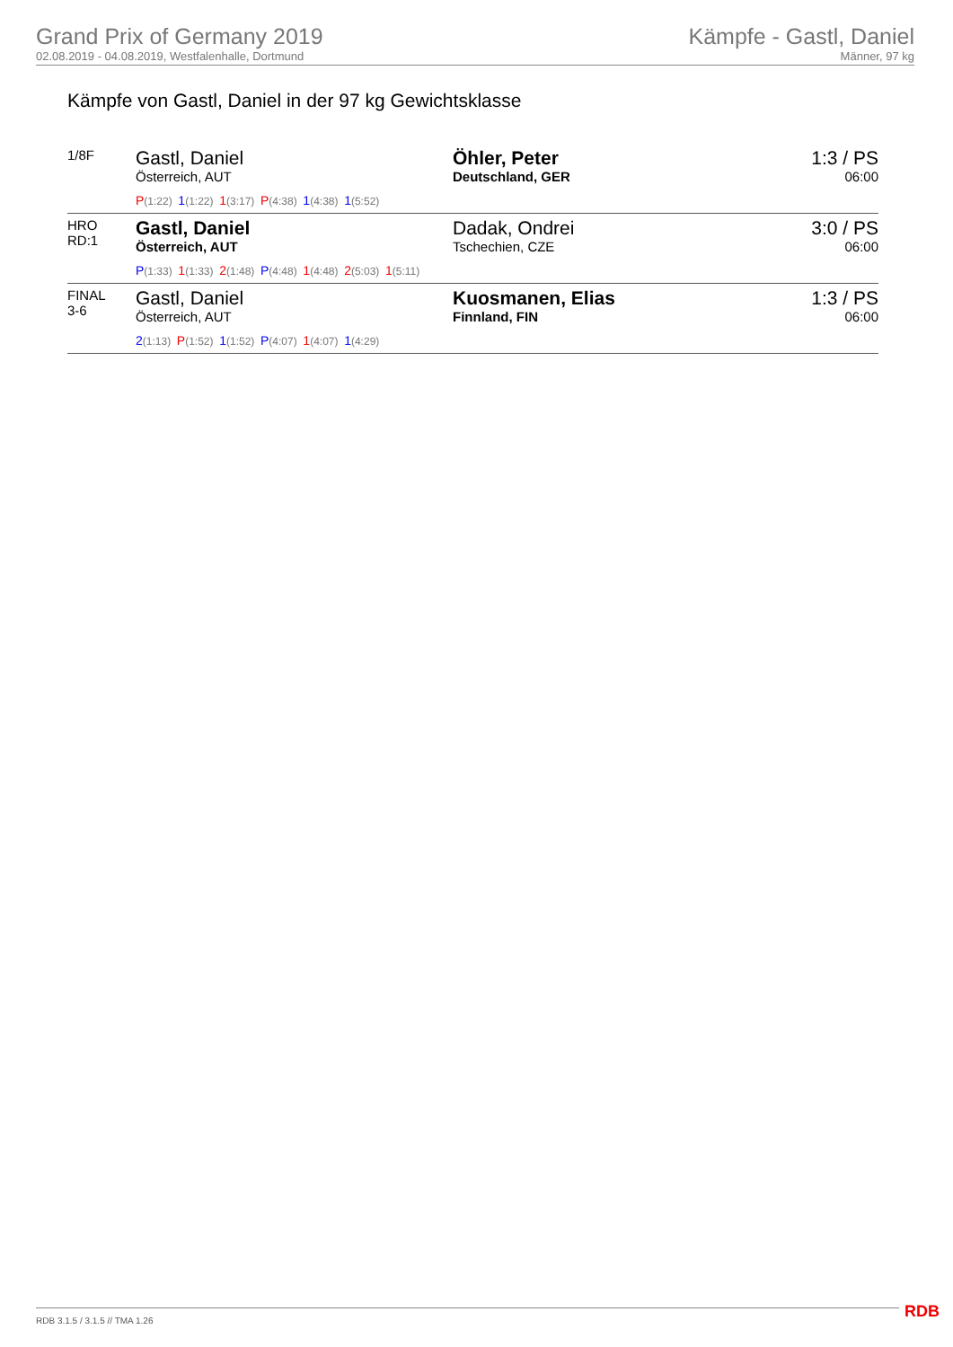Grand Prix of Germany 2019
02.08.2019 - 04.08.2019, Westfalenhalle, Dortmund
Kämpfe - Gastl, Daniel
Männer, 97 kg
Kämpfe von Gastl, Daniel in der 97 kg Gewichtsklasse
| 1/8F | Gastl, Daniel Österreich, AUT P (1:22) 1 (1:22) 1 (3:17) P (4:38) 1 (4:38) 1 (5:52) | Öhler, Peter Deutschland, GER | 1:3 / PS 06:00 |
| HRO RD:1 | Gastl, Daniel Österreich, AUT P (1:33) 1 (1:33) 2 (1:48) P (4:48) 1 (4:48) 2 (5:03) 1 (5:11) | Dadak, Ondrei Tschechien, CZE | 3:0 / PS 06:00 |
| FINAL 3-6 | Gastl, Daniel Österreich, AUT 2 (1:13) P (1:52) 1 (1:52) P (4:07) 1 (4:07) 1 (4:29) | Kuosmanen, Elias Finnland, FIN | 1:3 / PS 06:00 |
RDB 3.1.5 / 3.1.5 // TMA 1.26 RDB